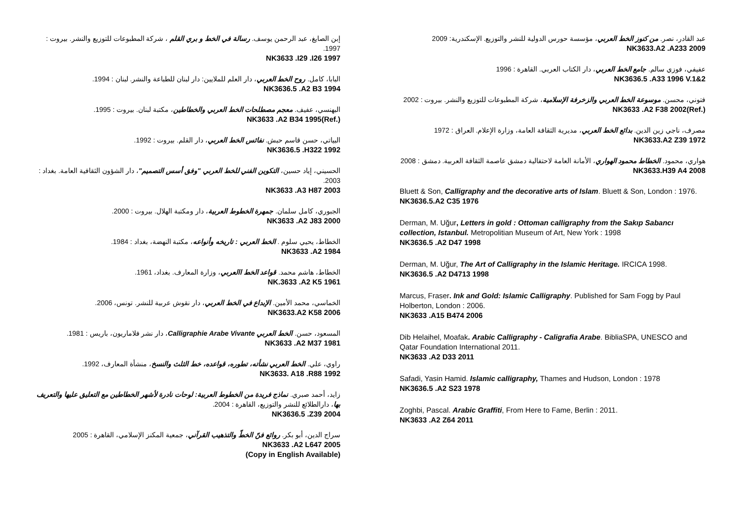إبن الصايغ، عبد الرحمن يوسف. رسالة في الخط و بري القلم ، شركة المطبوعات للتوزيع والنشر. بيروت : 1997.
NK3633 .I29 .I26 1997
البابا، كامل. روح الخط العربي، دار العلم للملايين: دار لبنان للطباعة والنشر. لبنان : 1994.
NK3636.5 .A2 B3 1994
البهنسي، عفيف. معجم مصطلحات الخط العربي والخطاطين، مكتبة لبنان. بيروت : 1995.
NK3633 .A2 B34 1995(Ref.)
البياتي، حسن قاسم حبش. نفائس الخط العربي، دار القلم. بيروت : 1992.
NK3636.5 .H322 1992
الحسيني، إياد حسين، التكوين الفني للخط العربي "وفق أسس التصميم"، دار الشؤون الثقافية العامة. بغداد : 2003.
NK3633 .A3 H87 2003
الجبوري، كامل سلمان. جمهرة الخطوط العربية، دار ومكتبة الهلال. بيروت : 2000.
NK3633 .A2 J83 2000
الخطاط، يحيي سلوم . الخط العربي : تاريخه وأنواعه، مكتبة النهضة، بغداد : 1984.
NK3633 .A2 1984
الخطاط، هاشم محمد. قواعد الخط االعربي، وزارة المعارف. بغداد، 1961.
NK.3633 .A2 K5 1961
الخماسي، محمد الأمين. الإبداع في الخط العربي، دار نقوش عربية للنشر. تونس، 2006.
NK3633.A2 K58 2006
المسعود، حسن. الخط العربي Calligraphie Arabe Vivante، دار نشر فلاماريون، باريس : 1981.
NK3633 .A2 M37 1981
راوي، علي. الخط العربي نشأته، تطوره، قواعده، خط الثلث والنسخ، منشأة المعارف، 1992.
NK3633. A18 .R88 1992
زايد، أحمد صبري. نماذج فريدة من الخطوط العربية: لوحات نادرة لأشهر الخطاطين مع التعليق عليها والتعريف بها، دارالطلائع للنشر والتوزيع، القاهرة : 2004.
NK3636.5 .Z39 2004
سراج الدين، أبو بكر. روائع فنّ الخطّ والتذهيب القرآني، جمعية المكنز الإسلامي، القاهرة : 2005
NK3633 .A2 L647 2005
(Copy in English Available)
عبد القادر، نصر. من كنوز الخط العربي، مؤسسة حورس الدولية للنشر والتوزيع. الإسكندرية: 2009
NK3633.A2 .A233 2009
عفيفي، فوزي سالم. جامع الخط العربي، دار الكتاب العربي. القاهرة : 1996
NK3636.5 .A33 1996 V.1&2
فتوني، محسن. موسوعة الخط العربي والزخرفة الإسلامية، شركة المطبوعات للتوزيع والنشر. بيروت : 2002
NK3633 .A2 F38 2002(Ref.)
مصرف، ناجي زين الدين. بدائع الخط العربي، مديرية الثقافة العامة، وزارة الإعلام. العراق : 1972
NK3633.A2 Z39 1972
هواري، محمود. الخطاط محمود الهواري، الأمانة العامة لاحتفالية دمشق عاصمة الثقافة العربية. دمشق : 2008
NK3633.H39 A4 2008
Bluett & Son, Calligraphy and the decorative arts of Islam. Bluett & Son, London : 1976.
NK3636.5.A2 C35 1976
Derman, M. Uğur, Letters in gold : Ottoman calligraphy from the Sakıp Sabancı collection, Istanbul. Metropolitian Museum of Art, New York : 1998
NK3636.5 .A2 D47 1998
Derman, M. Uğur, The Art of Calligraphy in the Islamic Heritage. IRCICA 1998.
NK3636.5 .A2 D4713 1998
Marcus, Fraser. Ink and Gold: Islamic Calligraphy. Published for Sam Fogg by Paul Holberton, London : 2006.
NK3633 .A15 B474 2006
Dib Helaihel, Moafak. Arabic Calligraphy - Caligrafia Arabe. BibliaSPA, UNESCO and Qatar Foundation International 2011.
NK3633 .A2 D33 2011
Safadi, Yasin Hamid. Islamic calligraphy, Thames and Hudson, London : 1978
NK3636.5 .A2 S23 1978
Zoghbi, Pascal. Arabic Graffiti, From Here to Fame, Berlin : 2011.
NK3633 .A2 Z64 2011